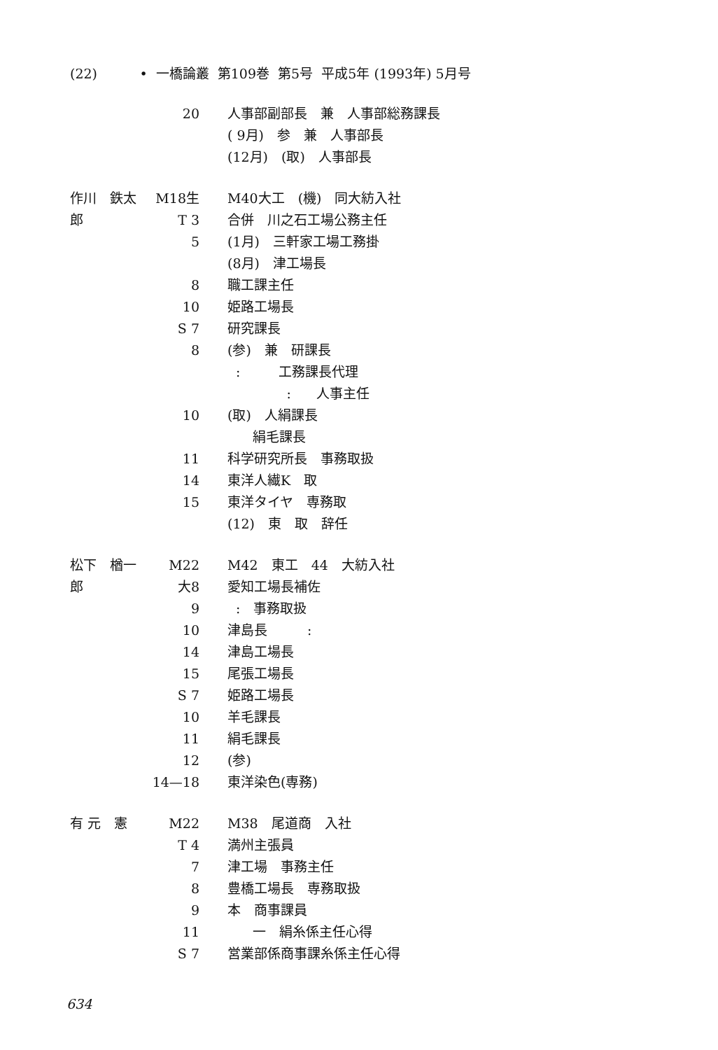(22) • 一橋論叢 第109巻 第5号 平成5年 (1993年) 5月号
20 人事部副部長　兼　人事部総務課長
( 9月)　参　兼　人事部長
(12月)　(取)　人事部長
作川　鉄太郎 M18生 M40大工　(機)　同大紡入社
T 3 合併　川之石工場公務主任
5 (1月)　三軒家工場工務掛
(8月)　津工場長
8 職工課主任
10 姫路工場長
S 7 研究課長
8 (参)　兼　研課長
: 工務課長代理
: 人事主任
10 (取)　人絹課長
絹毛課長
11 科学研究所長　事務取扱
14 東洋人繊K　取
15 東洋タイヤ　専務取
(12)　東　取　辞任
松下　楢一郎 M22 M42　東工　44　大紡入社
大8 愛知工場長補佐
9 :　事務取扱
10 津島長　　　:
14 津島工場長
15 尾張工場長
S 7 姫路工場長
10 羊毛課長
11 絹毛課長
12 (参)
14—18 東洋染色(専務)
有 元　憲 M22 M38　尾道商　入社
T 4 満州主張員
7 津工場　事務主任
8 豊橋工場長　専務取扱
9 本　商事課員
11 一　絹糸係主任心得
S 7 営業部係商事課糸係主任心得
634